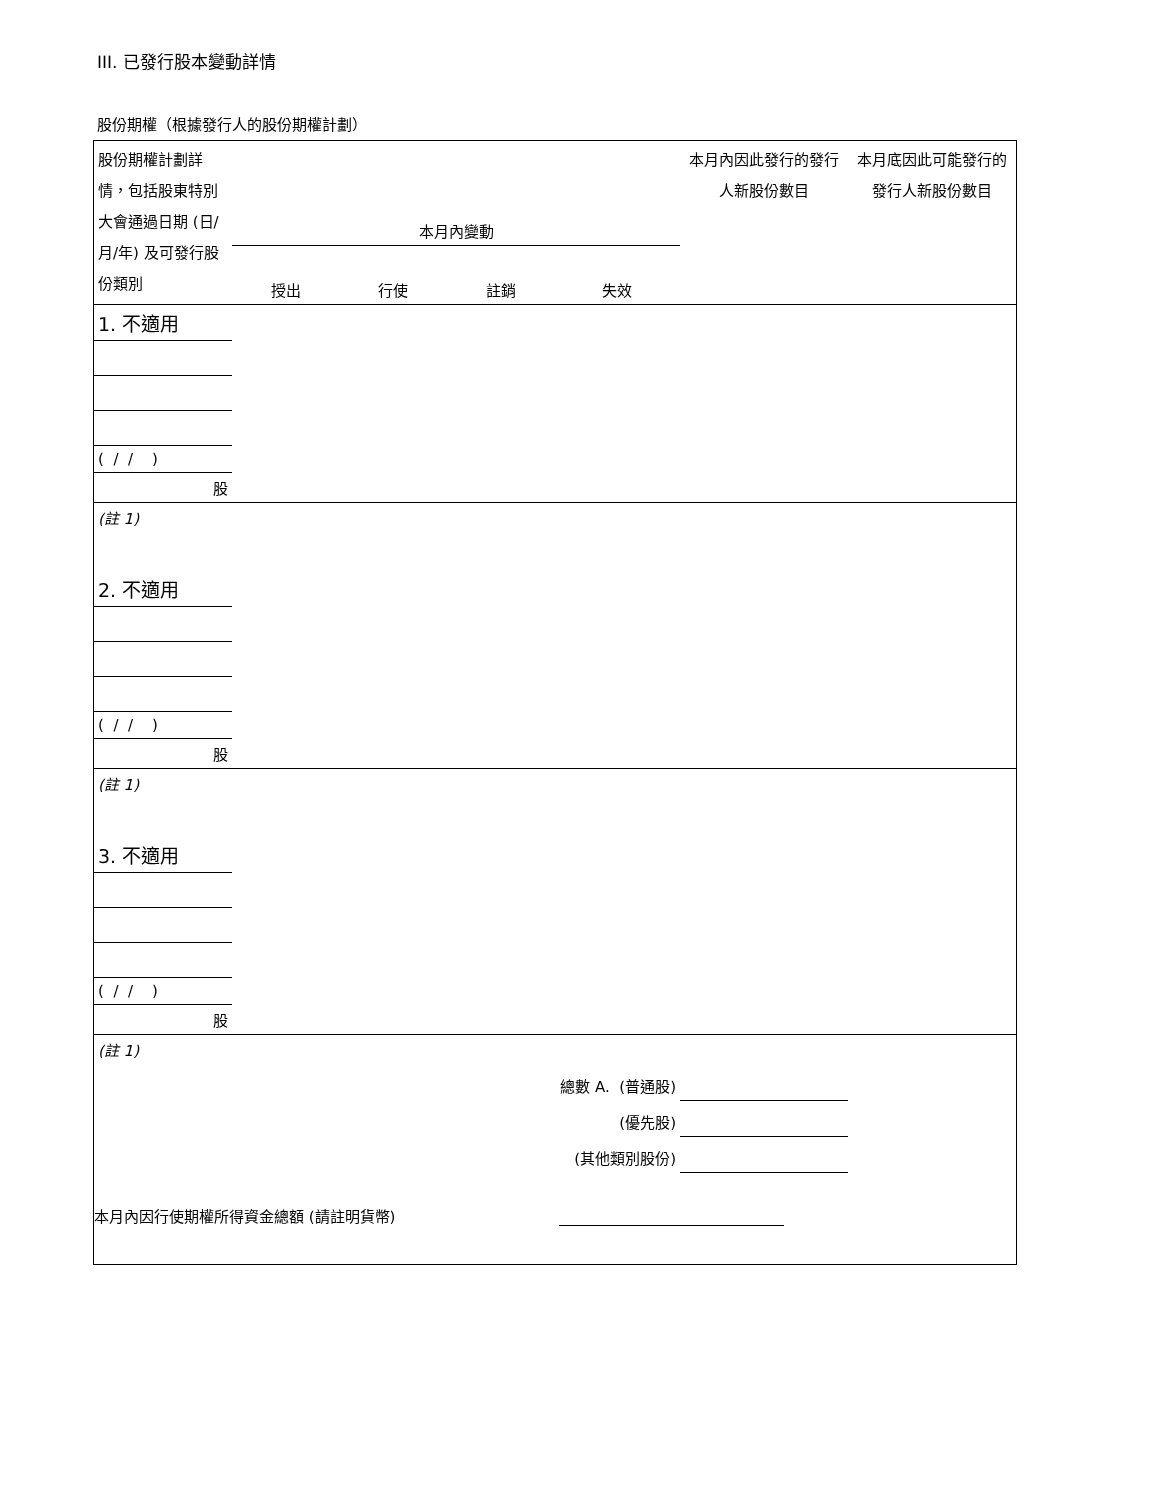III. 已發行股本變動詳情
股份期權（根據發行人的股份期權計劃）
| 股份期權計劃詳情，包括股東特別大會通過日期 (日/月/年) 及可發行股份類別 | 本月內變動 | | | | 本月內因此發行的發行人新股份數目 | 本月底因此可能發行的發行人新股份數目 |
| | 授出 | 行使 | 註銷 | 失效 | | |
| 1. 不適用 | | | | | | |
| ( / / ) | | | | | | |
| 股 | | | | | | |
| (註 1) | | | | | | |
| 2. 不適用 | | | | | | |
| ( / / ) | | | | | | |
| 股 | | | | | | |
| (註 1) | | | | | | |
| 3. 不適用 | | | | | | |
| ( / / ) | | | | | | |
| 股 | | | | | | |
| (註 1) | | | | | | |
| 總數 A. (普通股) | | | | | | |
| (優先股) | | | | | | |
| (其他類別股份) | | | | | | |
| 本月內因行使期權所得資金總額 (請註明貨幣) | | | | | | |